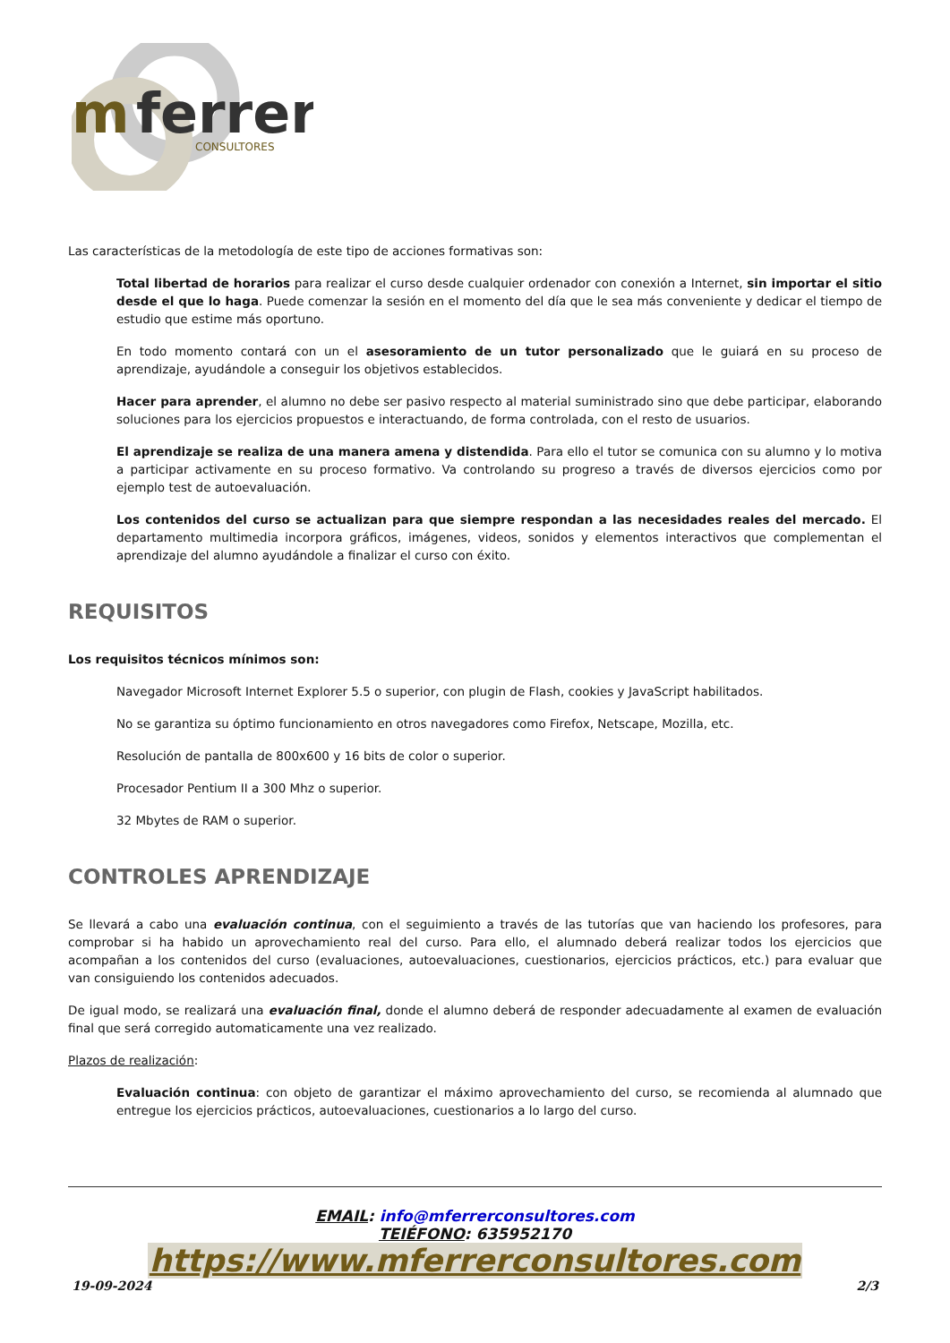m
ferrer
CONSULTORES
Las características de la metodología de este tipo de acciones formativas son:
Total libertad de horarios para realizar el curso desde cualquier ordenador con conexión a Internet, sin importar el sitio desde el que lo haga. Puede comenzar la sesión en el momento del día que le sea más conveniente y dedicar el tiempo de estudio que estime más oportuno.
En todo momento contará con un el asesoramiento de un tutor personalizado que le guiará en su proceso de aprendizaje, ayudándole a conseguir los objetivos establecidos.
Hacer para aprender, el alumno no debe ser pasivo respecto al material suministrado sino que debe participar, elaborando soluciones para los ejercicios propuestos e interactuando, de forma controlada, con el resto de usuarios.
El aprendizaje se realiza de una manera amena y distendida. Para ello el tutor se comunica con su alumno y lo motiva a participar activamente en su proceso formativo. Va controlando su progreso a través de diversos ejercicios como por ejemplo test de autoevaluación.
Los contenidos del curso se actualizan para que siempre respondan a las necesidades reales del mercado. El departamento multimedia incorpora gráficos, imágenes, videos, sonidos y elementos interactivos que complementan el aprendizaje del alumno ayudándole a finalizar el curso con éxito.
REQUISITOS
Los requisitos técnicos mínimos son:
Navegador Microsoft Internet Explorer 5.5 o superior, con plugin de Flash, cookies y JavaScript habilitados.
No se garantiza su óptimo funcionamiento en otros navegadores como Firefox, Netscape, Mozilla, etc.
Resolución de pantalla de 800x600 y 16 bits de color o superior.
Procesador Pentium II a 300 Mhz o superior.
32 Mbytes de RAM o superior.
CONTROLES APRENDIZAJE
Se llevará a cabo una evaluación continua, con el seguimiento a través de las tutorías que van haciendo los profesores, para comprobar si ha habido un aprovechamiento real del curso. Para ello, el alumnado deberá realizar todos los ejercicios que acompañan a los contenidos del curso (evaluaciones, autoevaluaciones, cuestionarios, ejercicios prácticos, etc.) para evaluar que van consiguiendo los contenidos adecuados.
De igual modo, se realizará una evaluación final, donde el alumno deberá de responder adecuadamente al examen de evaluación final que será corregido automaticamente una vez realizado.
Plazos de realización:
Evaluación continua: con objeto de garantizar el máximo aprovechamiento del curso, se recomienda al alumnado que entregue los ejercicios prácticos, autoevaluaciones, cuestionarios a lo largo del curso.
EMAIL: info@mferrerconsultores.com
TEIÉFONO: 635952170
https://www.mferrerconsultores.com
19-09-2024 2/3